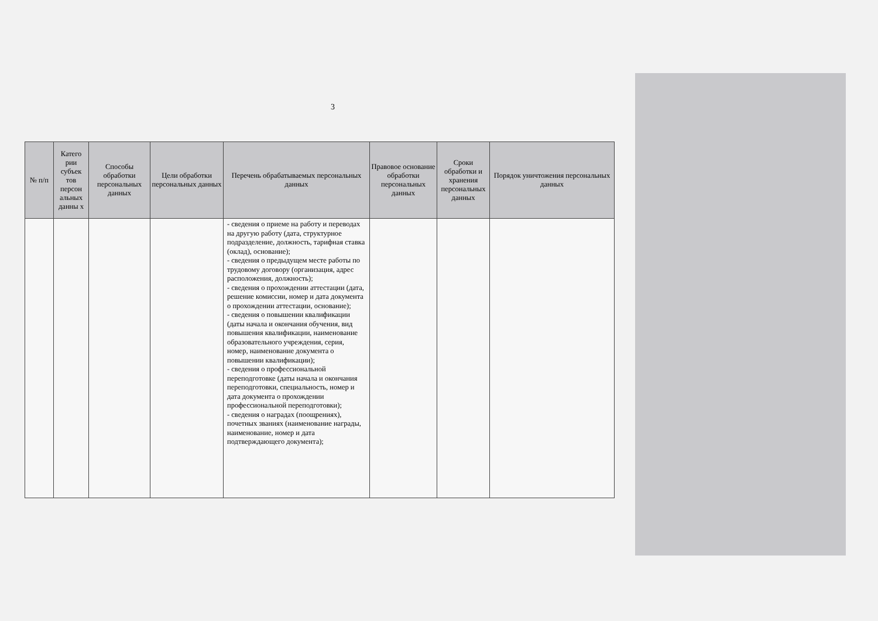3
| № п/п | Катего рии субъек тов персон альных данны х | Способы обработки персональных данных | Цели обработки персональных данных | Перечень обрабатываемых персональных данных | Правовое основание обработки персональных данных | Сроки обработки и хранения персональных данных | Порядок уничтожения персональных данных |
| --- | --- | --- | --- | --- | --- | --- | --- |
| | | | | - сведения о приеме на работу и переводах на другую работу (дата, структурное подразделение, должность, тарифная ставка (оклад), основание); - сведения о предыдущем месте работы по трудовому договору (организация, адрес расположения, должность); - сведения о прохождении аттестации (дата, решение комиссии, номер и дата документа о прохождении аттестации, основание); - сведения о повышении квалификации (даты начала и окончания обучения, вид повышения квалификации, наименование образовательного учреждения, серия, номер, наименование документа о повышении квалификации); - сведения о профессиональной переподготовке (даты начала и окончания переподготовки, специальность, номер и дата документа о прохождении профессиональной переподготовки); - сведения о наградах (поощрениях), почетных званиях (наименование награды, наименование, номер и дата подтверждающего документа); | | | |